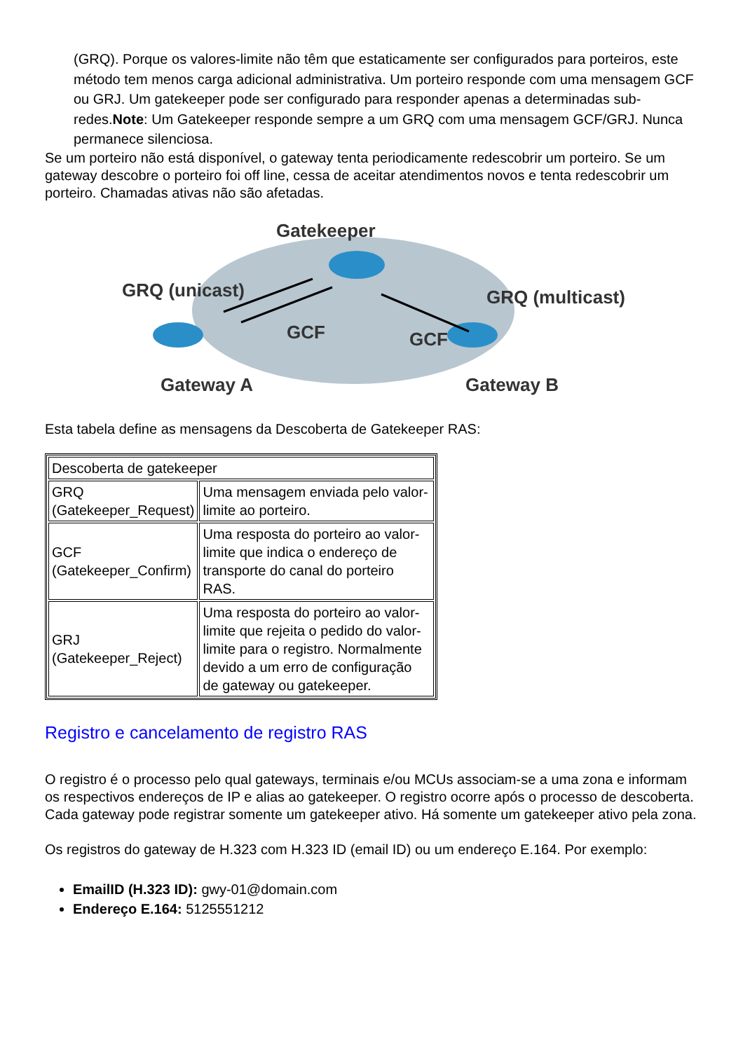(GRQ). Porque os valores-limite não têm que estaticamente ser configurados para porteiros, este método tem menos carga adicional administrativa. Um porteiro responde com uma mensagem GCF ou GRJ. Um gatekeeper pode ser configurado para responder apenas a determinadas sub-redes.Note: Um Gatekeeper responde sempre a um GRQ com uma mensagem GCF/GRJ. Nunca permanece silenciosa.
Se um porteiro não está disponível, o gateway tenta periodicamente redescobrir um porteiro. Se um gateway descobre o porteiro foi off line, cessa de aceitar atendimentos novos e tenta redescobrir um porteiro. Chamadas ativas não são afetadas.
Gatekeeper
GRQ (unicast)
GRQ (multicast)
GCF
GCF
Gateway A
Gateway B
Esta tabela define as mensagens da Descoberta de Gatekeeper RAS:
| Descoberta de gatekeeper | |
| --- | --- |
| GRQ (Gatekeeper_Request) | Uma mensagem enviada pelo valor-limite ao porteiro. |
| GCF (Gatekeeper_Confirm) | Uma resposta do porteiro ao valor-limite que indica o endereço de transporte do canal do porteiro RAS. |
| GRJ (Gatekeeper_Reject) | Uma resposta do porteiro ao valor-limite que rejeita o pedido do valor-limite para o registro. Normalmente devido a um erro de configuração de gateway ou gatekeeper. |
Registro e cancelamento de registro RAS
O registro é o processo pelo qual gateways, terminais e/ou MCUs associam-se a uma zona e informam os respectivos endereços de IP e alias ao gatekeeper. O registro ocorre após o processo de descoberta. Cada gateway pode registrar somente um gatekeeper ativo. Há somente um gatekeeper ativo pela zona.
Os registros do gateway de H.323 com H.323 ID (email ID) ou um endereço E.164. Por exemplo:
EmailID (H.323 ID): gwy-01@domain.com
Endereço E.164: 5125551212